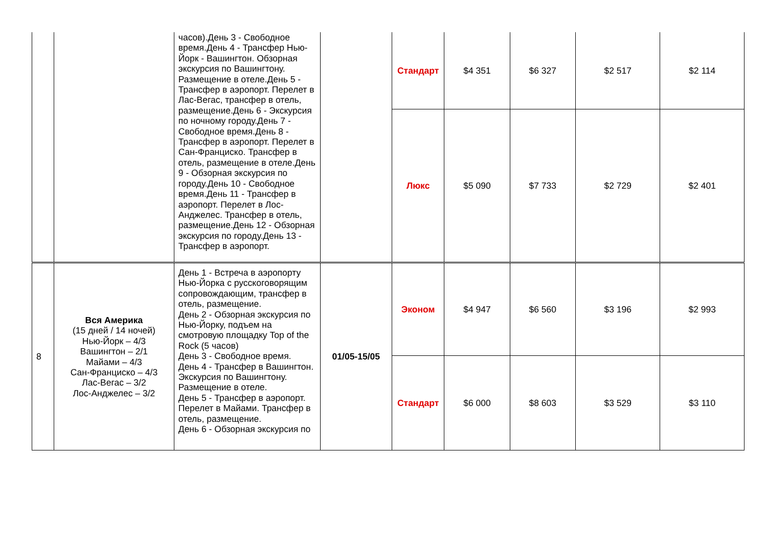| | | часов).День 3 - Свободное время.День 4 - Трансфер Нью-Йорк - Вашингтон. Обзорная экскурсия по Вашингтону. Размещение в отеле.День 5 - Трансфер в аэропорт. Перелет в Лас-Вегас, трансфер в отель, размещение.День 6 - Экскурсия по ночному городу.День 7 - Свободное время.День 8 - Трансфер в аэропорт. Перелет в Сан-Франциско. Трансфер в отель, размещение в отеле.День 9 - Обзорная экскурсия по городу.День 10 - Свободное время.День 11 - Трансфер в аэропорт. Перелет в Лос-Анджелес. Трансфер в отель, размещение.День 12 - Обзорная экскурсия по городу.День 13 - Трансфер в аэропорт. | | Стандарт | $4 351 | $6 327 | $2 517 | $2 114 |
| | | | | Люкс | $5 090 | $7 733 | $2 729 | $2 401 |
| 8 | Вся Америка (15 дней / 14 ночей) Нью-Йорк – 4/3 Вашингтон – 2/1 Майами – 4/3 Сан-Франциско – 4/3 Лас-Вегас – 3/2 Лос-Анджелес – 3/2 | День 1 - Встреча в аэропорту Нью-Йорка с русскоговорящим сопровождающим, трансфер в отель, размещение. День 2 - Обзорная экскурсия по Нью-Йорку, подъем на смотровую площадку Top of the Rock (5 часов) День 3 - Свободное время. День 4 - Трансфер в Вашингтон. Экскурсия по Вашингтону. Размещение в отеле. День 5 - Трансфер в аэропорт. Перелет в Майами. Трансфер в отель, размещение. День 6 - Обзорная экскурсия по | 01/05-15/05 | Эконом | $4 947 | $6 560 | $3 196 | $2 993 |
| | | | | Стандарт | $6 000 | $8 603 | $3 529 | $3 110 |